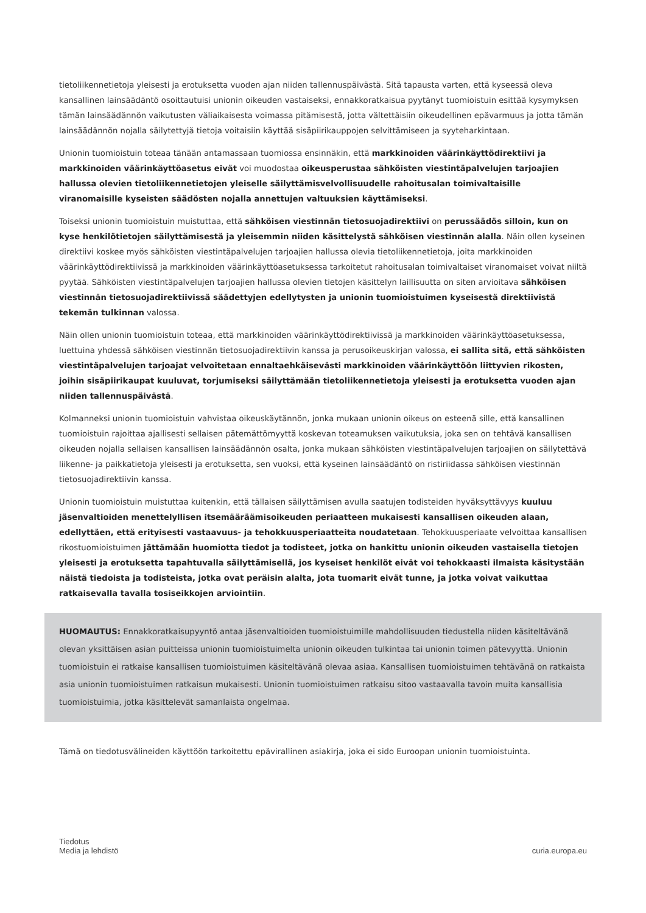tietoliikennetietoja yleisesti ja erotuksetta vuoden ajan niiden tallennuspäivästä. Sitä tapausta varten, että kyseessä oleva kansallinen lainsäädäntö osoittautuisi unionin oikeuden vastaiseksi, ennakkoratkaisua pyytänyt tuomioistuin esittää kysymyksen tämän lainsäädännön vaikutusten väliaikaisesta voimassa pitämisestä, jotta vältettäisiin oikeudellinen epävarmuus ja jotta tämän lainsäädännön nojalla säilytettyjä tietoja voitaisiin käyttää sisäpiirikauppojen selvittämiseen ja syyteharkintaan.
Unionin tuomioistuin toteaa tänään antamassaan tuomiossa ensinnäkin, että markkinoiden väärinkäyttödirektiivi ja markkinoiden väärinkäyttöasetus eivät voi muodostaa oikeusperustaa sähköisten viestintäpalvelujen tarjoajien hallussa olevien tietoliikennetietojen yleiselle säilyttämisvelvollisuudelle rahoitusalan toimivaltaisille viranomaisille kyseisten säädösten nojalla annettujen valtuuksien käyttämiseksi.
Toiseksi unionin tuomioistuin muistuttaa, että sähköisen viestinnän tietosuojadirektiivi on perussäädös silloin, kun on kyse henkilötietojen säilyttämisestä ja yleisemmin niiden käsittelystä sähköisen viestinnän alalla. Näin ollen kyseinen direktiivi koskee myös sähköisten viestintäpalvelujen tarjoajien hallussa olevia tietoliikennetietoja, joita markkinoiden väärinkäyttödirektiivissä ja markkinoiden väärinkäyttöasetuksessa tarkoitetut rahoitusalan toimivaltaiset viranomaiset voivat niiltä pyytää. Sähköisten viestintäpalvelujen tarjoajien hallussa olevien tietojen käsittelyn laillisuutta on siten arvioitava sähköisen viestinnän tietosuojadirektiivissä säädettyjen edellytysten ja unionin tuomioistuimen kyseisestä direktiivistä tekemän tulkinnan valossa.
Näin ollen unionin tuomioistuin toteaa, että markkinoiden väärinkäyttödirektiivissä ja markkinoiden väärinkäyttöasetuksessa, luettuina yhdessä sähköisen viestinnän tietosuojadirektiivin kanssa ja perusoikeuskirjan valossa, ei sallita sitä, että sähköisten viestintäpalvelujen tarjoajat velvoitetaan ennaltaehkäisevästi markkinoiden väärinkäyttöön liittyvien rikosten, joihin sisäpiirikaupat kuuluvat, torjumiseksi säilyttämään tietoliikennetietoja yleisesti ja erotuksetta vuoden ajan niiden tallennuspäivästä.
Kolmanneksi unionin tuomioistuin vahvistaa oikeuskäytännön, jonka mukaan unionin oikeus on esteenä sille, että kansallinen tuomioistuin rajoittaa ajallisesti sellaisen pätemättömyyttä koskevan toteamuksen vaikutuksia, joka sen on tehtävä kansallisen oikeuden nojalla sellaisen kansallisen lainsäädännön osalta, jonka mukaan sähköisten viestintäpalvelujen tarjoajien on säilytettävä liikenne- ja paikkatietoja yleisesti ja erotuksetta, sen vuoksi, että kyseinen lainsäädäntö on ristiriidassa sähköisen viestinnän tietosuojadirektiivin kanssa.
Unionin tuomioistuin muistuttaa kuitenkin, että tällaisen säilyttämisen avulla saatujen todisteiden hyväksyttävyys kuuluu jäsenvaltioiden menettelyllisen itsemääräämisoikeuden periaatteen mukaisesti kansallisen oikeuden alaan, edellyttäen, että erityisesti vastaavuus- ja tehokkuusperiaatteita noudatetaan. Tehokkuusperiaate velvoittaa kansallisen rikostuomioistuimen jättämään huomiotta tiedot ja todisteet, jotka on hankittu unionin oikeuden vastaisella tietojen yleisesti ja erotuksetta tapahtuvalla säilyttämisellä, jos kyseiset henkilöt eivät voi tehokkaasti ilmaista käsitystään näistä tiedoista ja todisteista, jotka ovat peräisin alalta, jota tuomarit eivät tunne, ja jotka voivat vaikuttaa ratkaisevalla tavalla tosiseikkojen arviointiin.
HUOMAUTUS: Ennakkoratkaisupyyntö antaa jäsenvaltioiden tuomioistuimille mahdollisuuden tiedustella niiden käsiteltävänä olevan yksittäisen asian puitteissa unionin tuomioistuimelta unionin oikeuden tulkintaa tai unionin toimen pätevyyttä. Unionin tuomioistuin ei ratkaise kansallisen tuomioistuimen käsiteltävänä olevaa asiaa. Kansallisen tuomioistuimen tehtävänä on ratkaista asia unionin tuomioistuimen ratkaisun mukaisesti. Unionin tuomioistuimen ratkaisu sitoo vastaavalla tavoin muita kansallisia tuomioistuimia, jotka käsittelevät samanlaista ongelmaa.
Tämä on tiedotusvälineiden käyttöön tarkoitettu epävirallinen asiakirja, joka ei sido Euroopan unionin tuomioistuinta.
Tiedotus
Media ja lehdistö
curia.europa.eu